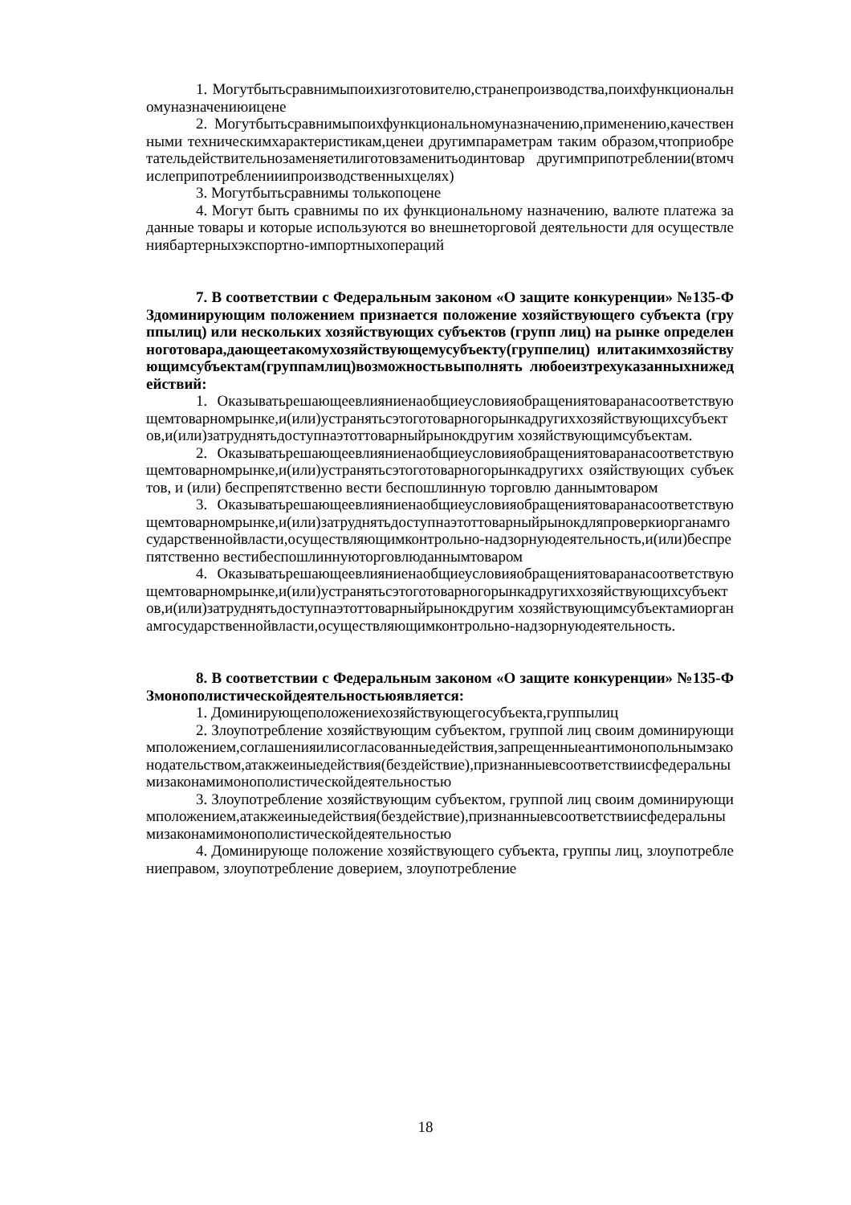1. Могутбытьсравнимыпоихизготовителю,странепроизводства,поихфункциональномуназначениюицене
2. Могутбытьсравнимыпоихфункциональномуназначению,применению,качественными техническимхарактеристикам,ценеи другимпараметрам таким образом,чтоприобретательдействительнозаменяетилиготовзаменитьодинтовар другимприпотреблении(втомчислеприпотребленииипроизводственныхцелях)
3. Могутбытьсравнимы толькопоцене
4. Могут быть сравнимы по их функциональному назначению, валюте платежа заданные товары и которые используются во внешнеторговой деятельности для осуществлениябартерныхэкспортно-импортныхопераций
7. В соответствии с Федеральным законом «О защите конкуренции» №135-ФЗдоминирующим положением признается положение хозяйствующего субъекта (группылиц) или нескольких хозяйствующих субъектов (групп лиц) на рынке определенноготовара,дающеетакомухозяйствующемусубъекту(группелиц) илитакимхозяйствующимсубъектам(группамлиц)возможностьвыполнять любоеизтрехуказанныхнижедействий:
1. Оказыватьрешающеевлияниенаобщиеусловияобращениятоваранасоответствующемтоварномрынке,и(или)устранятьсэтоготоварногорынкадругиххозяйствующихсубъектов,и(или)затруднятьдоступнаэтоттоварныйрынокдругим хозяйствующимсубъектам.
2. Оказыватьрешающеевлияниенаобщиеусловияобращениятоваранасоответствующемтоварномрынке,и(или)устранятьсэтоготоварногорынкадругихх озяйствующих субъектов, и (или) беспрепятственно вести беспошлинную торговлю даннымтоваром
3. Оказыватьрешающеевлияниенаобщиеусловияобращениятоваранасоответствующемтоварномрынке,и(или)затруднятьдоступнаэтоттоварныйрынокдляпроверкиорганамгосударственнойвласти,осуществляющимконтрольно-надзорнуюдеятельность,и(или)беспрепятственно вестибеспошлиннуюторговлюданнымтоваром
4. Оказыватьрешающеевлияниенаобщиеусловияобращениятоваранасоответствующемтоварномрынке,и(или)устранятьсэтоготоварногорынкадругиххозяйствующихсубъектов,и(или)затруднятьдоступнаэтоттоварныйрынокдругим хозяйствующимсубъектамиорганамгосударственнойвласти,осуществляющимконтрольно-надзорнуюдеятельность.
8. В соответствии с Федеральным законом «О защите конкуренции» №135-ФЗмонополистическойдеятельностьюявляется:
1. Доминирующеположениехозяйствующегосубъекта,группылиц
2. Злоупотребление хозяйствующим субъектом, группой лиц своим доминирующимположением,соглашенияилисогласованныедействия,запрещенныеантимонопольнымзаконодательством,атакжеиныедействия(бездействие),признанныевсоответствиисфедеральнымизаконамимонополистическойдеятельностью
3. Злоупотребление хозяйствующим субъектом, группой лиц своим доминирующимположением,атакжеиныедействия(бездействие),признанныевсоответствиисфедеральнымизаконамимонополистическойдеятельностью
4. Доминирующе положение хозяйствующего субъекта, группы лиц, злоупотреблениеправом, злоупотребление доверием, злоупотребление
18